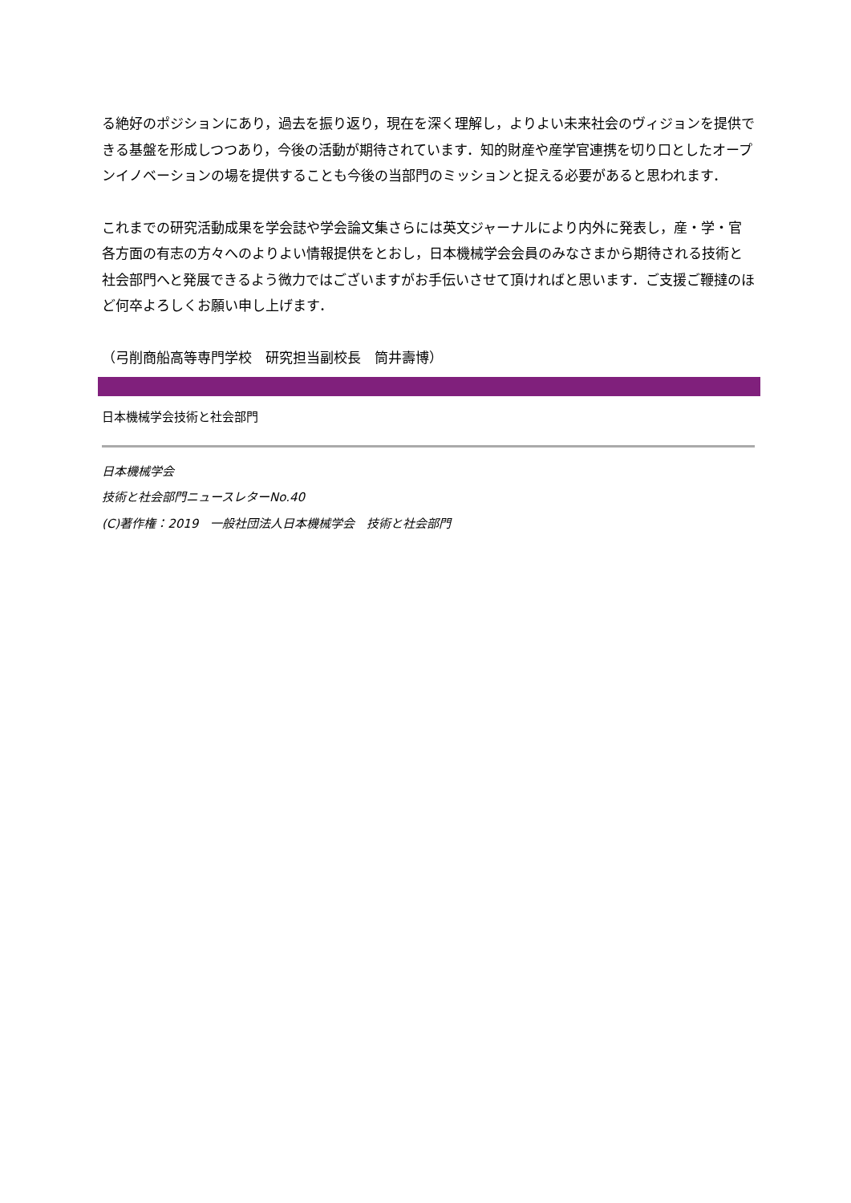る絶好のポジションにあり，過去を振り返り，現在を深く理解し，よりよい未来社会のヴィジョンを提供できる基盤を形成しつつあり，今後の活動が期待されています．知的財産や産学官連携を切り口としたオープンイノベーションの場を提供することも今後の当部門のミッションと捉える必要があると思われます．
これまでの研究活動成果を学会誌や学会論文集さらには英文ジャーナルにより内外に発表し，産・学・官各方面の有志の方々へのよりよい情報提供をとおし，日本機械学会会員のみなさまから期待される技術と社会部門へと発展できるよう微力ではございますがお手伝いさせて頂ければと思います．ご支援ご鞭撻のほど何卒よろしくお願い申し上げます．
（弓削商船高等専門学校　研究担当副校長　筒井壽博）
日本機械学会技術と社会部門
日本機械学会
技術と社会部門ニュースレターNo.40
(C)著作権：2019　一般社団法人日本機械学会　技術と社会部門